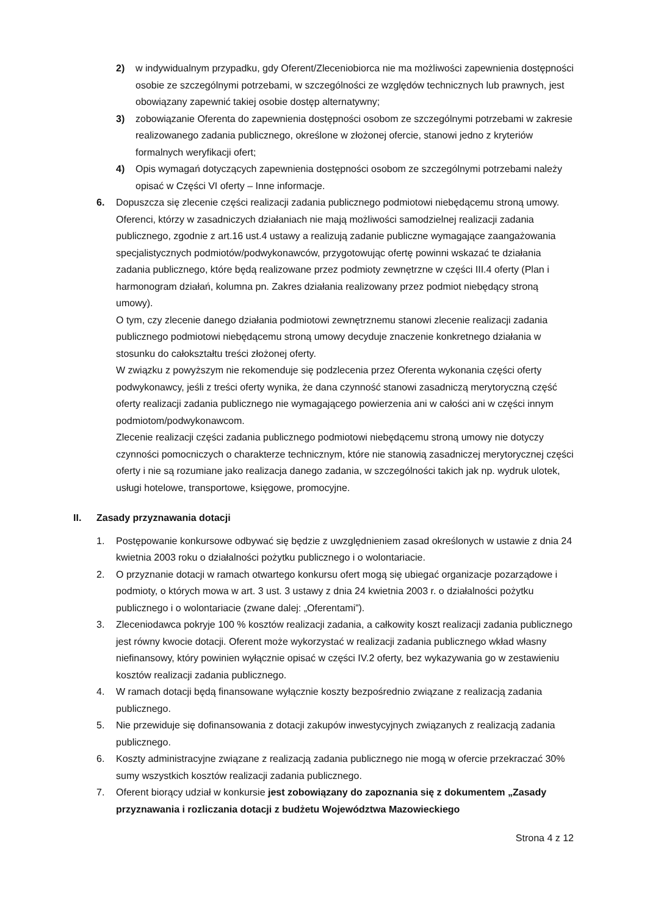2) w indywidualnym przypadku, gdy Oferent/Zleceniobiorca nie ma możliwości zapewnienia dostępności osobie ze szczególnymi potrzebami, w szczególności ze względów technicznych lub prawnych, jest obowiązany zapewnić takiej osobie dostęp alternatywny;
3) zobowiązanie Oferenta do zapewnienia dostępności osobom ze szczególnymi potrzebami w zakresie realizowanego zadania publicznego, określone w złożonej ofercie, stanowi jedno z kryteriów formalnych weryfikacji ofert;
4) Opis wymagań dotyczących zapewnienia dostępności osobom ze szczególnymi potrzebami należy opisać w Części VI oferty – Inne informacje.
6. Dopuszcza się zlecenie części realizacji zadania publicznego podmiotowi niebędącemu stroną umowy.
Oferenci, którzy w zasadniczych działaniach nie mają możliwości samodzielnej realizacji zadania publicznego, zgodnie z art.16 ust.4 ustawy a realizują zadanie publiczne wymagające zaangażowania specjalistycznych podmiotów/podwykonawców, przygotowując ofertę powinni wskazać te działania zadania publicznego, które będą realizowane przez podmioty zewnętrzne w części III.4 oferty (Plan i harmonogram działań, kolumna pn. Zakres działania realizowany przez podmiot niebędący stroną umowy).
O tym, czy zlecenie danego działania podmiotowi zewnętrznemu stanowi zlecenie realizacji zadania publicznego podmiotowi niebędącemu stroną umowy decyduje znaczenie konkretnego działania w stosunku do całokształtu treści złożonej oferty.
W związku z powyższym nie rekomenduje się podzlecenia przez Oferenta wykonania części oferty podwykonawcy, jeśli z treści oferty wynika, że dana czynność stanowi zasadniczą merytoryczną część oferty realizacji zadania publicznego nie wymagającego powierzenia ani w całości ani w części innym podmiotom/podwykonawcom.
Zlecenie realizacji części zadania publicznego podmiotowi niebędącemu stroną umowy nie dotyczy czynności pomocniczych o charakterze technicznym, które nie stanowią zasadniczej merytorycznej części oferty i nie są rozumiane jako realizacja danego zadania, w szczególności takich jak np. wydruk ulotek, usługi hotelowe, transportowe, księgowe, promocyjne.
II. Zasady przyznawania dotacji
1. Postępowanie konkursowe odbywać się będzie z uwzględnieniem zasad określonych w ustawie z dnia 24 kwietnia 2003 roku o działalności pożytku publicznego i o wolontariacie.
2. O przyznanie dotacji w ramach otwartego konkursu ofert mogą się ubiegać organizacje pozarządowe i podmioty, o których mowa w art. 3 ust. 3 ustawy z dnia 24 kwietnia 2003 r. o działalności pożytku publicznego i o wolontariacie (zwane dalej: „Oferentami”).
3. Zleceniodawca pokryje 100 % kosztów realizacji zadania, a całkowity koszt realizacji zadania publicznego jest równy kwocie dotacji. Oferent może wykorzystać w realizacji zadania publicznego wkład własny niefinansowy, który powinien wyłącznie opisać w części IV.2 oferty, bez wykazywania go w zestawieniu kosztów realizacji zadania publicznego.
4. W ramach dotacji będą finansowane wyłącznie koszty bezpośrednio związane z realizacją zadania publicznego.
5. Nie przewiduje się dofinansowania z dotacji zakupów inwestycyjnych związanych z realizacją zadania publicznego.
6. Koszty administracyjne związane z realizacją zadania publicznego nie mogą w ofercie przekraczać 30% sumy wszystkich kosztów realizacji zadania publicznego.
7. Oferent biorący udział w konkursie jest zobowiązany do zapoznania się z dokumentem „Zasady przyznawania i rozliczania dotacji z budżetu Województwa Mazowieckiego
Strona 4 z 12